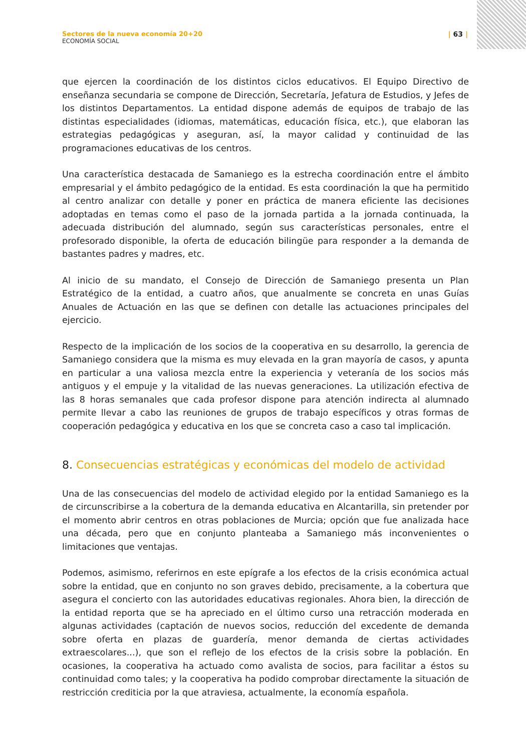Sectores de la nueva economía 20+20
ECONOMÍA SOCIAL
| 63 |
que ejercen la coordinación de los distintos ciclos educativos. El Equipo Directivo de enseñanza secundaria se compone de Dirección, Secretaría, Jefatura de Estudios, y Jefes de los distintos Departamentos. La entidad dispone además de equipos de trabajo de las distintas especialidades (idiomas, matemáticas, educación física, etc.), que elaboran las estrategias pedagógicas y aseguran, así, la mayor calidad y continuidad de las programaciones educativas de los centros.
Una característica destacada de Samaniego es la estrecha coordinación entre el ámbito empresarial y el ámbito pedagógico de la entidad. Es esta coordinación la que ha permitido al centro analizar con detalle y poner en práctica de manera eficiente las decisiones adoptadas en temas como el paso de la jornada partida a la jornada continuada, la adecuada distribución del alumnado, según sus características personales, entre el profesorado disponible, la oferta de educación bilingüe para responder a la demanda de bastantes padres y madres, etc.
Al inicio de su mandato, el Consejo de Dirección de Samaniego presenta un Plan Estratégico de la entidad, a cuatro años, que anualmente se concreta en unas Guías Anuales de Actuación en las que se definen con detalle las actuaciones principales del ejercicio.
Respecto de la implicación de los socios de la cooperativa en su desarrollo, la gerencia de Samaniego considera que la misma es muy elevada en la gran mayoría de casos, y apunta en particular a una valiosa mezcla entre la experiencia y veteranía de los socios más antiguos y el empuje y la vitalidad de las nuevas generaciones. La utilización efectiva de las 8 horas semanales que cada profesor dispone para atención indirecta al alumnado permite llevar a cabo las reuniones de grupos de trabajo específicos y otras formas de cooperación pedagógica y educativa en los que se concreta caso a caso tal implicación.
8. Consecuencias estratégicas y económicas del modelo de actividad
Una de las consecuencias del modelo de actividad elegido por la entidad Samaniego es la de circunscribirse a la cobertura de la demanda educativa en Alcantarilla, sin pretender por el momento abrir centros en otras poblaciones de Murcia; opción que fue analizada hace una década, pero que en conjunto planteaba a Samaniego más inconvenientes o limitaciones que ventajas.
Podemos, asimismo, referirnos en este epígrafe a los efectos de la crisis económica actual sobre la entidad, que en conjunto no son graves debido, precisamente, a la cobertura que asegura el concierto con las autoridades educativas regionales. Ahora bien, la dirección de la entidad reporta que se ha apreciado en el último curso una retracción moderada en algunas actividades (captación de nuevos socios, reducción del excedente de demanda sobre oferta en plazas de guardería, menor demanda de ciertas actividades extraescolares...), que son el reflejo de los efectos de la crisis sobre la población. En ocasiones, la cooperativa ha actuado como avalista de socios, para facilitar a éstos su continuidad como tales; y la cooperativa ha podido comprobar directamente la situación de restricción crediticia por la que atraviesa, actualmente, la economía española.